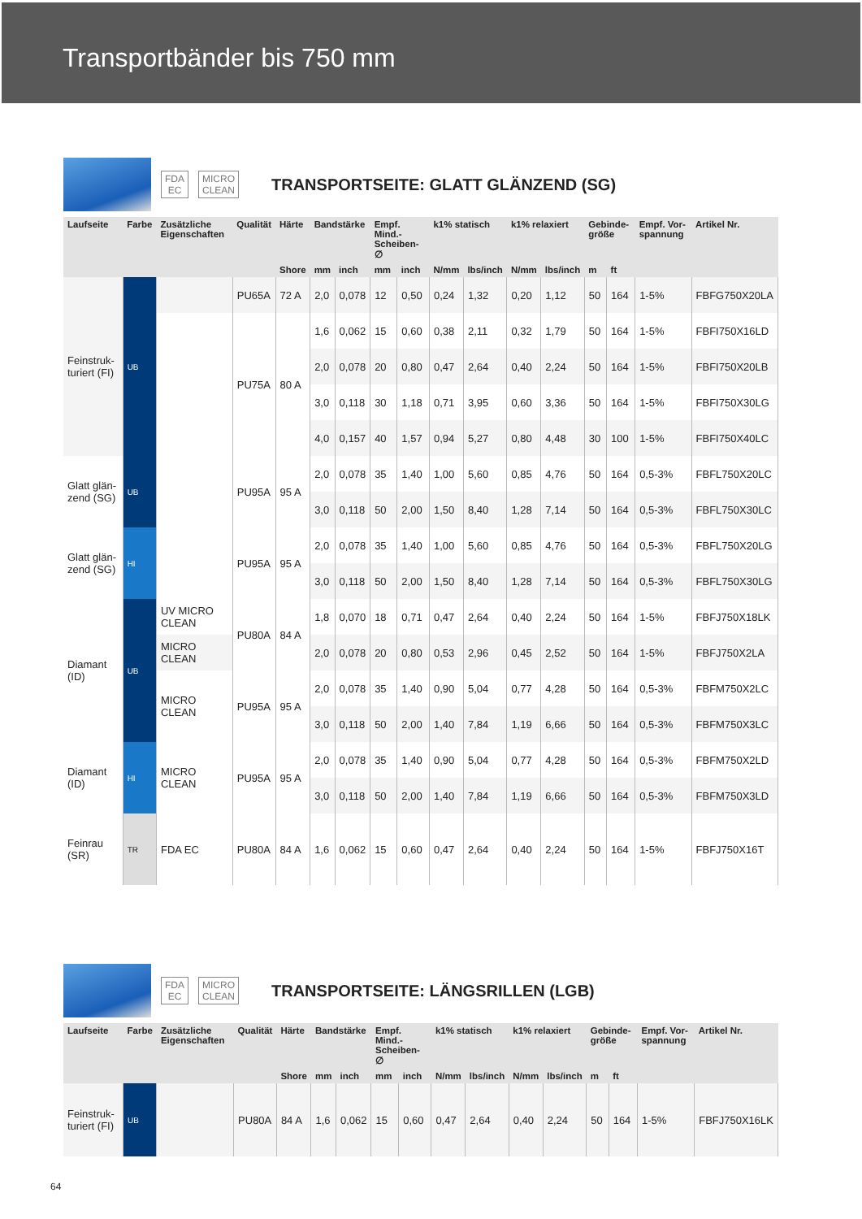Transportbänder bis 750 mm
FDA
EC MICRO
CLEAN TRANSPORTSEITE: GLATT GLÄNZEND (SG)
| Laufseite | Farbe | Zusätzliche Eigenschaften | Qualität | Härte | Bandstärke | | Empf. Mind.-Scheiben-∅ | | k1% statisch | | k1% relaxiert | | Gebinde-größe | | Empf. Vor-spannung | Artikel Nr. |
| --- | --- | --- | --- | --- | --- | --- | --- | --- | --- | --- | --- | --- | --- | --- | --- | --- |
| | | | | Shore | mm | inch | mm | inch | N/mm | lbs/inch | N/mm | lbs/inch | m | ft | | |
| Feinstruk-turiert (FI) | UB | | PU65A | 72 A | 2,0 | 0,078 | 12 | 0,50 | 0,24 | 1,32 | 0,20 | 1,12 | 50 | 164 | 1-5% | FBFG750X20LA |
| | | | PU75A | 80 A | 1,6 | 0,062 | 15 | 0,60 | 0,38 | 2,11 | 0,32 | 1,79 | 50 | 164 | 1-5% | FBFI750X16LD |
| | | | | | 2,0 | 0,078 | 20 | 0,80 | 0,47 | 2,64 | 0,40 | 2,24 | 50 | 164 | 1-5% | FBFI750X20LB |
| | | | | | 3,0 | 0,118 | 30 | 1,18 | 0,71 | 3,95 | 0,60 | 3,36 | 50 | 164 | 1-5% | FBFI750X30LG |
| | | | | | 4,0 | 0,157 | 40 | 1,57 | 0,94 | 5,27 | 0,80 | 4,48 | 30 | 100 | 1-5% | FBFI750X40LC |
| Glatt glän-zend (SG) | UB | | PU95A | 95 A | 2,0 | 0,078 | 35 | 1,40 | 1,00 | 5,60 | 0,85 | 4,76 | 50 | 164 | 0,5-3% | FBFL750X20LC |
| | | | | | 3,0 | 0,118 | 50 | 2,00 | 1,50 | 8,40 | 1,28 | 7,14 | 50 | 164 | 0,5-3% | FBFL750X30LC |
| Glatt glän-zend (SG) | HI | | PU95A | 95 A | 2,0 | 0,078 | 35 | 1,40 | 1,00 | 5,60 | 0,85 | 4,76 | 50 | 164 | 0,5-3% | FBFL750X20LG |
| | | | | | 3,0 | 0,118 | 50 | 2,00 | 1,50 | 8,40 | 1,28 | 7,14 | 50 | 164 | 0,5-3% | FBFL750X30LG |
| Diamant (ID) | UB | UV MICRO CLEAN | PU80A | 84 A | 1,8 | 0,070 | 18 | 0,71 | 0,47 | 2,64 | 0,40 | 2,24 | 50 | 164 | 1-5% | FBFJ750X18LK |
| | | MICRO CLEAN | | | 2,0 | 0,078 | 20 | 0,80 | 0,53 | 2,96 | 0,45 | 2,52 | 50 | 164 | 1-5% | FBFJ750X2LA |
| | | MICRO CLEAN | PU95A | 95 A | 2,0 | 0,078 | 35 | 1,40 | 0,90 | 5,04 | 0,77 | 4,28 | 50 | 164 | 0,5-3% | FBFM750X2LC |
| | | | | | 3,0 | 0,118 | 50 | 2,00 | 1,40 | 7,84 | 1,19 | 6,66 | 50 | 164 | 0,5-3% | FBFM750X3LC |
| Diamant (ID) | HI | MICRO CLEAN | PU95A | 95 A | 2,0 | 0,078 | 35 | 1,40 | 0,90 | 5,04 | 0,77 | 4,28 | 50 | 164 | 0,5-3% | FBFM750X2LD |
| | | | | | 3,0 | 0,118 | 50 | 2,00 | 1,40 | 7,84 | 1,19 | 6,66 | 50 | 164 | 0,5-3% | FBFM750X3LD |
| Feinrau (SR) | TR | FDA EC | PU80A | 84 A | 1,6 | 0,062 | 15 | 0,60 | 0,47 | 2,64 | 0,40 | 2,24 | 50 | 164 | 1-5% | FBFJ750X16T |
FDA
EC MICRO
CLEAN TRANSPORTSEITE: LÄNGSRILLEN (LGB)
| Laufseite | Farbe | Zusätzliche Eigenschaften | Qualität | Härte | Bandstärke | | Empf. Mind.-Scheiben-∅ | | k1% statisch | | k1% relaxiert | | Gebinde-größe | | Empf. Vor-spannung | Artikel Nr. |
| --- | --- | --- | --- | --- | --- | --- | --- | --- | --- | --- | --- | --- | --- | --- | --- | --- |
| | | | | Shore | mm | inch | mm | inch | N/mm | lbs/inch | N/mm | lbs/inch | m | ft | | |
| Feinstruk-turiert (FI) | UB | | PU80A | 84 A | 1,6 | 0,062 | 15 | 0,60 | 0,47 | 2,64 | 0,40 | 2,24 | 50 | 164 | 1-5% | FBFJ750X16LK |
64